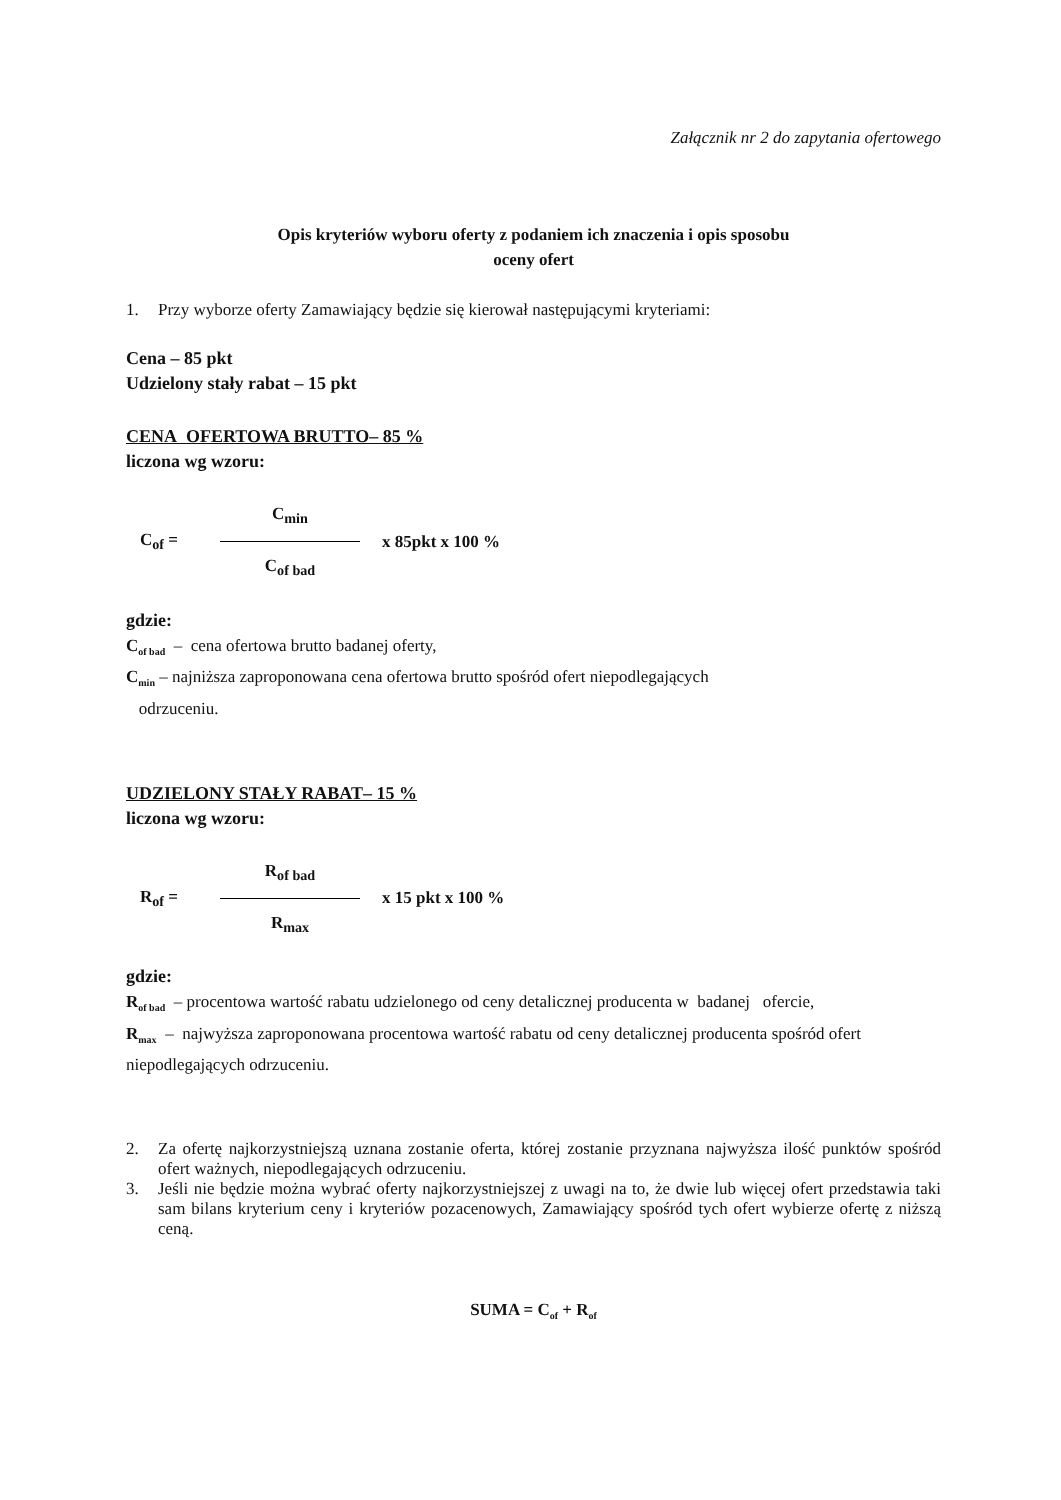Załącznik nr 2 do zapytania ofertowego
Opis kryteriów wyboru oferty z podaniem ich znaczenia i opis sposobu
oceny ofert
1. Przy wyborze oferty Zamawiający będzie się kierował następującymi kryteriami:
Cena – 85 pkt
Udzielony stały rabat – 15 pkt
CENA OFERTOWA BRUTTO– 85 %
liczona wg wzoru:
C<sub>of</sub> =
C<sub>min</sub>
C<sub>of bad</sub>
x 85pkt x 100 %
gdzie:
C<sub>of bad</sub> – cena ofertowa brutto badanej oferty,
C<sub>min</sub> – najniższa zaproponowana cena ofertowa brutto spośród ofert niepodlegających
odrzuceniu.
UDZIELONY STAŁY RABAT– 15 %
liczona wg wzoru:
R<sub>of</sub> =
R<sub>of bad</sub>
R<sub>max</sub>
x 15 pkt x 100 %
gdzie:
R<sub>of bad</sub> – procentowa wartość rabatu udzielonego od ceny detalicznej producenta w badanej ofercie,
R<sub>max</sub> – najwyższa zaproponowana procentowa wartość rabatu od ceny detalicznej producenta spośród ofert niepodlegających odrzuceniu.
2. Za ofertę najkorzystniejszą uznana zostanie oferta, której zostanie przyznana najwyższa ilość punktów spośród ofert ważnych, niepodlegających odrzuceniu.
3. Jeśli nie będzie można wybrać oferty najkorzystniejszej z uwagi na to, że dwie lub więcej ofert przedstawia taki sam bilans kryterium ceny i kryteriów pozacenowych, Zamawiający spośród tych ofert wybierze ofertę z niższą ceną.
SUMA = C<sub>of</sub> + R<sub>of</sub>